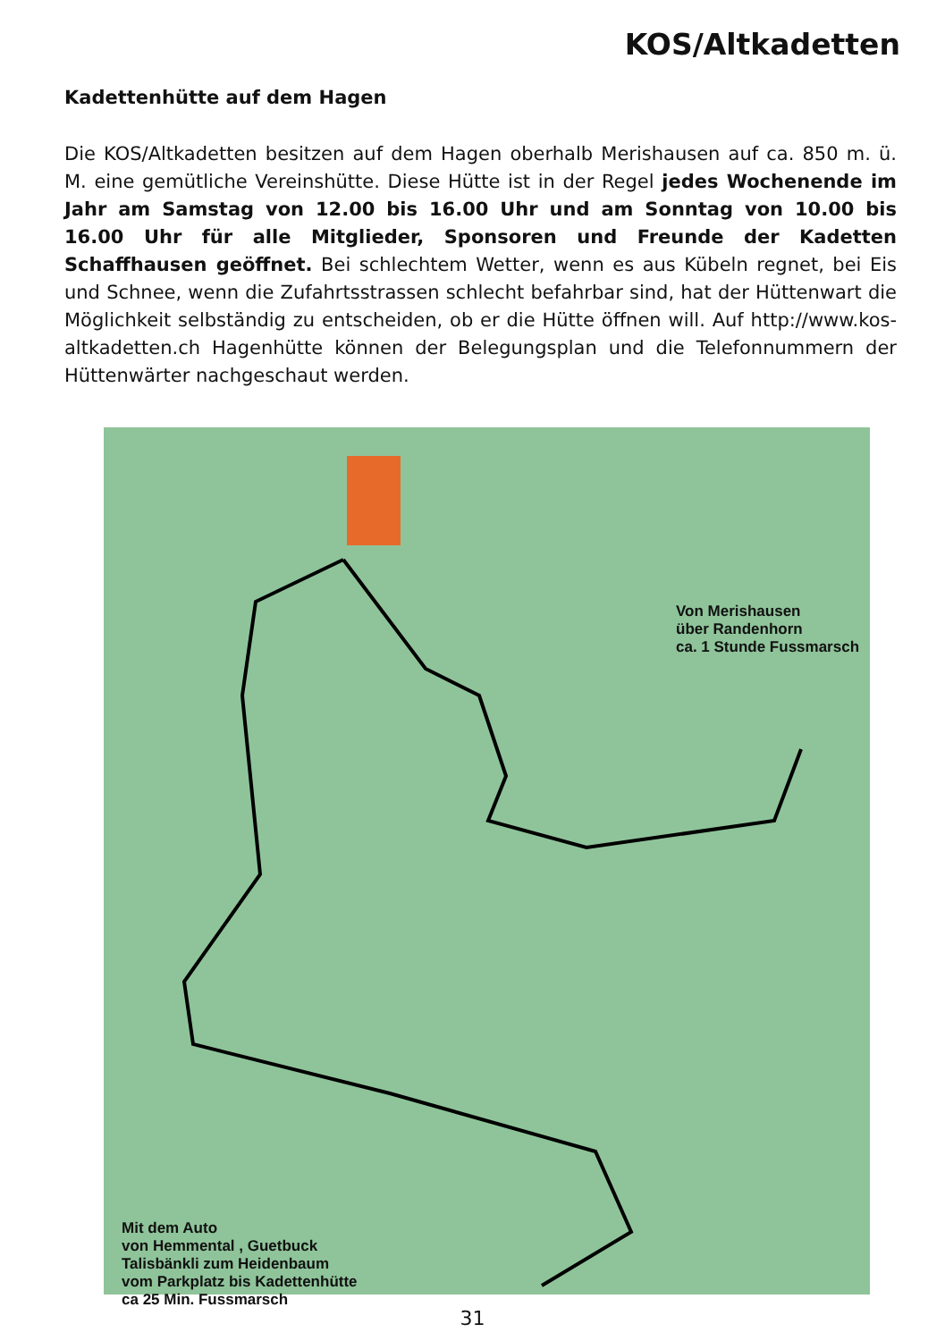KOS/Altkadetten
Kadettenhütte auf dem Hagen
Die KOS/Altkadetten besitzen auf dem Hagen oberhalb Merishausen auf ca. 850 m. ü. M. eine gemütliche Vereinshütte. Diese Hütte ist in der Regel jedes Wochenende im Jahr am Samstag von 12.00 bis 16.00 Uhr und am Sonntag von 10.00 bis 16.00 Uhr für alle Mitglieder, Sponsoren und Freunde der Kadetten Schaffhausen geöffnet. Bei schlechtem Wetter, wenn es aus Kübeln regnet, bei Eis und Schnee, wenn die Zufahrtsstrassen schlecht befahrbar sind, hat der Hüttenwart die Möglichkeit selbständig zu entscheiden, ob er die Hütte öffnen will. Auf http://www.kos-altkadetten.ch Hagenhütte können der Belegungsplan und die Telefonnummern der Hüttenwärter nachgeschaut werden.
Von Merishausen
über Randenhorn
ca. 1 Stunde Fussmarsch
Mit dem Auto
von Hemmental , Guetbuck
Talisbänkli zum Heidenbaum
vom Parkplatz bis Kadettenhütte
ca 25 Min. Fussmarsch
31